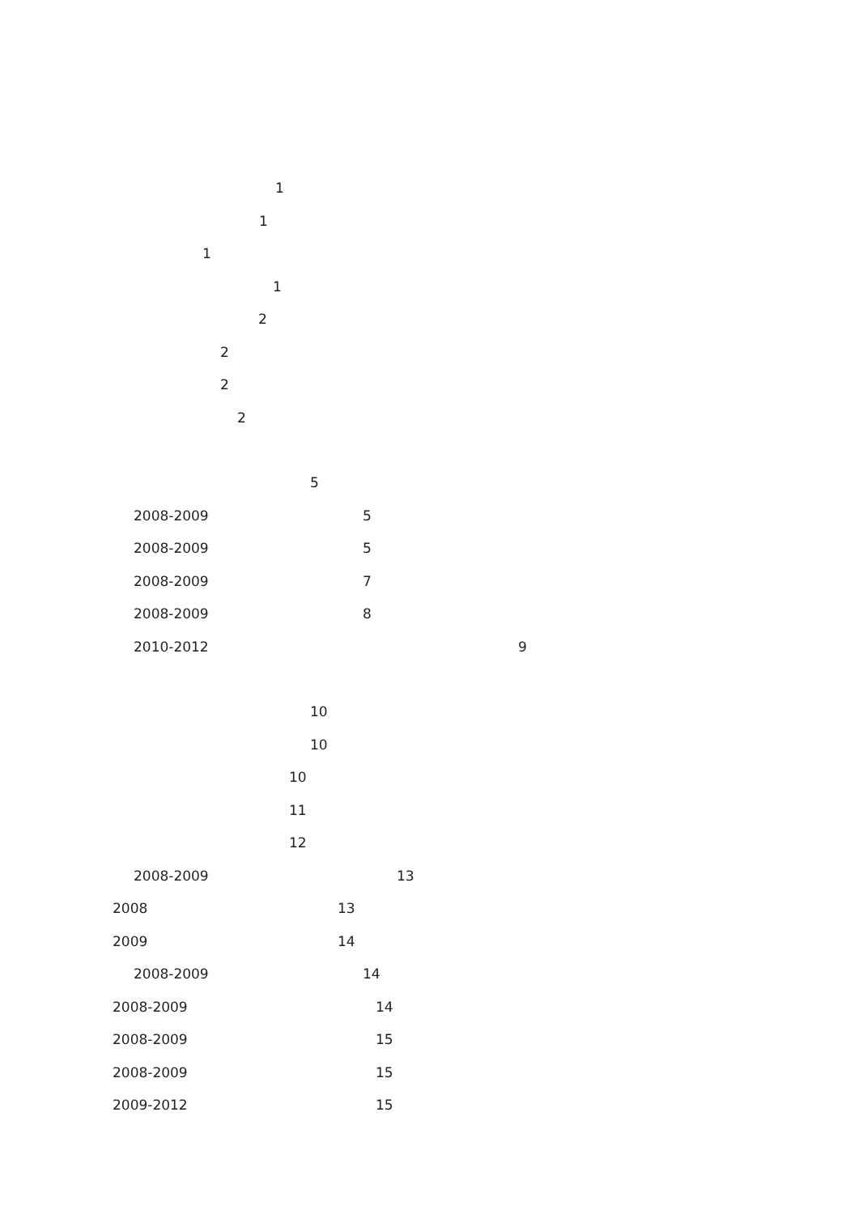1
1
1
1
2
2
2
2
5
2008-2009 5
2008-2009 5
2008-2009 7
2008-2009 8
2010-2012 9
10
10
10
11
12
2008-2009 13
2008 13
2009 14
2008-2009 14
2008-2009 14
2008-2009 15
2008-2009 15
2009-2012 15